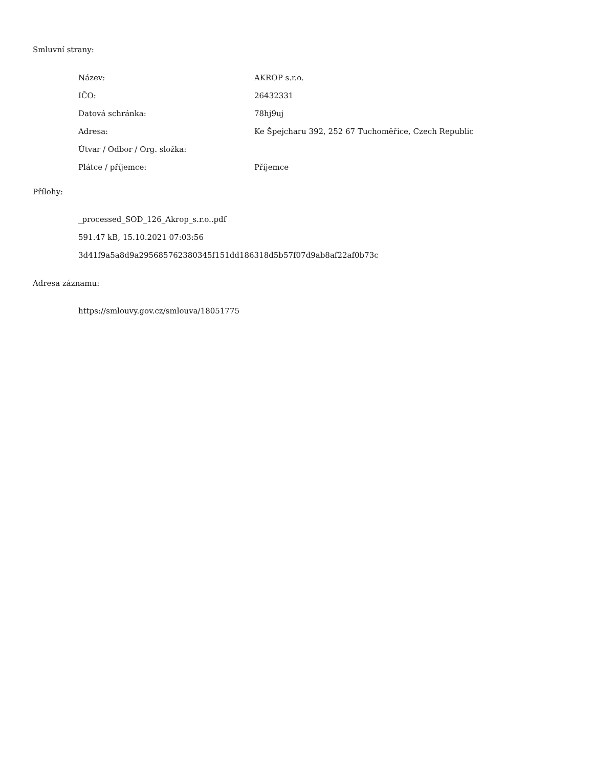Smluvní strany:
| Název: | AKROP s.r.o. |
| IČO: | 26432331 |
| Datová schránka: | 78hj9uj |
| Adresa: | Ke Špejcharu 392, 252 67 Tuchoměřice, Czech Republic |
| Útvar / Odbor / Org. složka: | |
| Plátce / příjemce: | Příjemce |
Přílohy:
_processed_SOD_126_Akrop_s.r.o..pdf
591.47 kB, 15.10.2021 07:03:56
3d41f9a5a8d9a295685762380345f151dd186318d5b57f07d9ab8af22af0b73c
Adresa záznamu:
https://smlouvy.gov.cz/smlouva/18051775